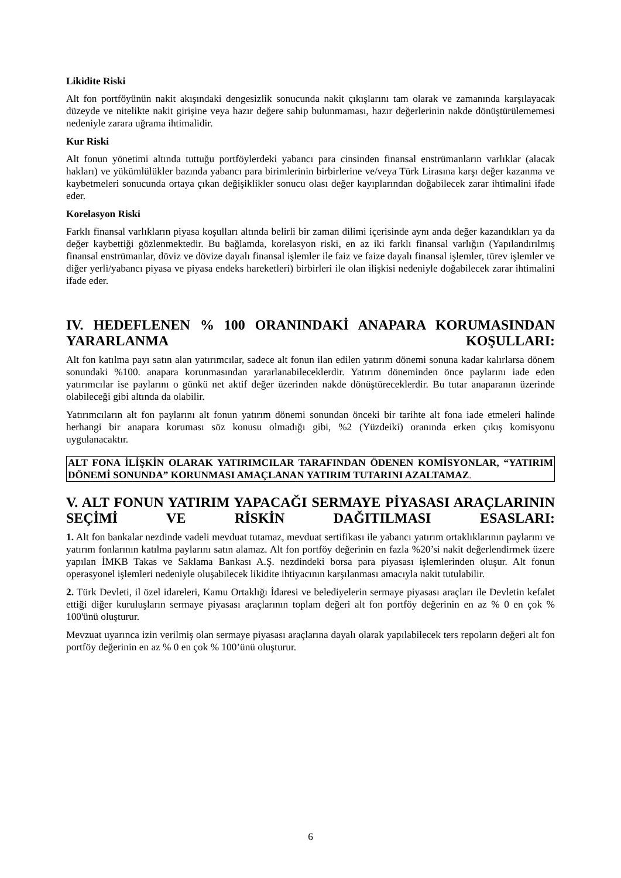Likidite Riski
Alt fon portföyünün nakit akışındaki dengesizlik sonucunda nakit çıkışlarını tam olarak ve zamanında karşılayacak düzeyde ve nitelikte nakit girişine veya hazır değere sahip bulunmaması, hazır değerlerinin nakde dönüştürülememesi nedeniyle zarara uğrama ihtimalidir.
Kur Riski
Alt fonun yönetimi altında tuttuğu portföylerdeki yabancı para cinsinden finansal enstrümanların varlıklar (alacak hakları) ve yükümlülükler bazında yabancı para birimlerinin birbirlerine ve/veya Türk Lirasına karşı değer kazanma ve kaybetmeleri sonucunda ortaya çıkan değişiklikler sonucu olası değer kayıplarından doğabilecek zarar ihtimalini ifade eder.
Korelasyon Riski
Farklı finansal varlıkların piyasa koşulları altında belirli bir zaman dilimi içerisinde aynı anda değer kazandıkları ya da değer kaybettiği gözlenmektedir. Bu bağlamda, korelasyon riski, en az iki farklı finansal varlığın (Yapılandırılmış finansal enstrümanlar, döviz ve dövize dayalı finansal işlemler ile faiz ve faize dayalı finansal işlemler, türev işlemler ve diğer yerli/yabancı piyasa ve piyasa endeks hareketleri) birbirleri ile olan ilişkisi nedeniyle doğabilecek zarar ihtimalini ifade eder.
IV. HEDEFLENEN % 100 ORANINDAKİ ANAPARA KORUMASINDAN YARARLANMA KOŞULLARI:
Alt fon katılma payı satın alan yatırımcılar, sadece alt fonun ilan edilen yatırım dönemi sonuna kadar kalırlarsa dönem sonundaki %100. anapara korunmasından yararlanabileceklerdir. Yatırım döneminden önce paylarını iade eden yatırımcılar ise paylarını o günkü net aktif değer üzerinden nakde dönüştüreceklerdir. Bu tutar anaparanın üzerinde olabileceği gibi altında da olabilir.
Yatırımcıların alt fon paylarını alt fonun yatırım dönemi sonundan önceki bir tarihte alt fona iade etmeleri halinde herhangi bir anapara koruması söz konusu olmadığı gibi, %2 (Yüzdeiki) oranında erken çıkış komisyonu uygulanacaktır.
ALT FONA İLİŞKİN OLARAK YATIRIMCILAR TARAFINDAN ÖDENEN KOMİSYONLAR, “YATIRIM DÖNEMİ SONUNDA” KORUNMASI AMAÇLANAN YATIRIM TUTARINI AZALTAMAZ.
V. ALT FONUN YATIRIM YAPACAĞI SERMAYE PİYASASI ARAÇLARININ SEÇİMİ VE RİSKİN DAĞITILMASI ESASLARI:
1. Alt fon bankalar nezdinde vadeli mevduat tutamaz, mevduat sertifikası ile yabancı yatırım ortaklıklarının paylarını ve yatırım fonlarının katılma paylarını satın alamaz. Alt fon portföy değerinin en fazla %20’si nakit değerlendirmek üzere yapılan İMKB Takas ve Saklama Bankası A.Ş. nezdindeki borsa para piyasası işlemlerinden oluşur. Alt fonun operasyonel işlemleri nedeniyle oluşabilecek likidite ihtiyacının karşılanması amacıyla nakit tutulabilir.
2. Türk Devleti, il özel idareleri, Kamu Ortaklığı İdaresi ve belediyelerin sermaye piyasası araçları ile Devletin kefalet ettiği diğer kuruluşların sermaye piyasası araçlarının toplam değeri alt fon portföy değerinin en az % 0 en çok % 100'ünü oluşturur.
Mevzuat uyarınca izin verilmiş olan sermaye piyasası araçlarına dayalı olarak yapılabilecek ters repoların değeri alt fon portföy değerinin en az % 0 en çok % 100’ünü oluşturur.
6